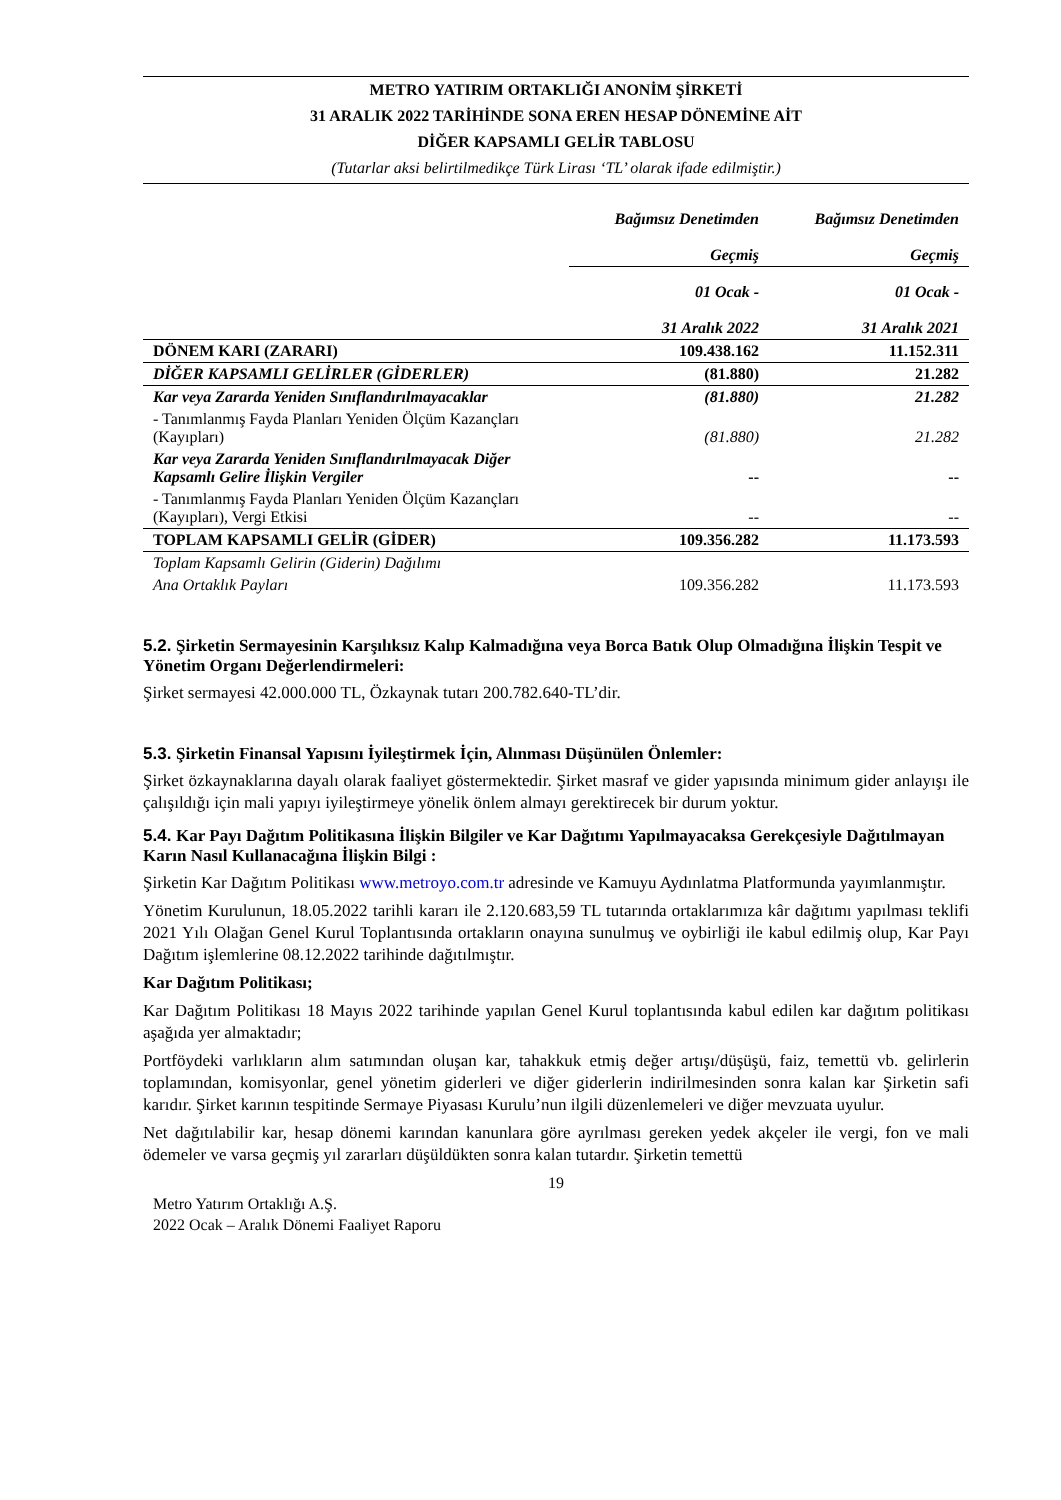METRO YATIRIM ORTAKLIĞI ANONİM ŞİRKETİ
31 ARALIK 2022 TARİHİNDE SONA EREN HESAP DÖNEMİNE AİT
DİĞER KAPSAMLI GELİR TABLOSU
(Tutarlar aksi belirtilmedikçe Türk Lirası ‘TL’ olarak ifade edilmiştir.)
| | Bağımsız Denetimden Geçmiş | Bağımsız Denetimden Geçmiş |
| | 01 Ocak - 31 Aralık 2022 | 01 Ocak - 31 Aralık 2021 |
| DÖNEM KARI (ZARARI) | 109.438.162 | 11.152.311 |
| DİĞER KAPSAMLI GELİRLER (GİDERLER) | (81.880) | 21.282 |
| Kar veya Zararda Yeniden Sınıflandırılmayacaklar | (81.880) | 21.282 |
| - Tanımlanmış Fayda Planları Yeniden Ölçüm Kazançları (Kayıpları) | (81.880) | 21.282 |
| Kar veya Zararda Yeniden Sınıflandırılmayacak Diğer Kapsamlı Gelire İlişkin Vergiler | -- | -- |
| - Tanımlanmış Fayda Planları Yeniden Ölçüm Kazançları (Kayıpları), Vergi Etkisi | -- | -- |
| TOPLAM KAPSAMLI GELİR (GİDER) | 109.356.282 | 11.173.593 |
| Toplam Kapsamlı Gelirin (Giderin) Dağılımı | | |
| Ana Ortaklık Payları | 109.356.282 | 11.173.593 |
5.2. Şirketin Sermayesinin Karşılıksız Kalıp Kalmadığına veya Borca Batık Olup Olmadığına İlişkin Tespit ve Yönetim Organı Değerlendirmeleri:
Şirket sermayesi 42.000.000 TL, Özkaynak tutarı 200.782.640-TL’dir.
5.3. Şirketin Finansal Yapısını İyileştirmek İçin, Alınması Düşünülen Önlemler:
Şirket özkaynaklarına dayalı olarak faaliyet göstermektedir. Şirket masraf ve gider yapısında minimum gider anlayışı ile çalışıldığı için mali yapıyı iyileştirmeye yönelik önlem almayı gerektirecek bir durum yoktur.
5.4. Kar Payı Dağıtım Politikasına İlişkin Bilgiler ve Kar Dağıtımı Yapılmayacaksa Gerekçesiyle Dağıtılmayan Karın Nasıl Kullanacağına İlişkin Bilgi :
Şirketin Kar Dağıtım Politikası www.metroyo.com.tr adresinde ve Kamuyu Aydınlatma Platformunda yayımlanmıştır.
Yönetim Kurulunun, 18.05.2022 tarihli kararı ile 2.120.683,59 TL tutarında ortaklarımıza kâr dağıtımı yapılması teklifi 2021 Yılı Olağan Genel Kurul Toplantısında ortakların onayına sunulmuş ve oybirliği ile kabul edilmiş olup, Kar Payı Dağıtım işlemlerine 08.12.2022 tarihinde dağıtılmıştır.
Kar Dağıtım Politikası;
Kar Dağıtım Politikası 18 Mayıs 2022 tarihinde yapılan Genel Kurul toplantısında kabul edilen kar dağıtım politikası aşağıda yer almaktadır;
Portföydeki varlıkların alım satımından oluşan kar, tahakkuk etmiş değer artışı/düşüşü, faiz, temettü vb. gelirlerin toplamından, komisyonlar, genel yönetim giderleri ve diğer giderlerin indirilmesinden sonra kalan kar Şirketin safi karıdır. Şirket karının tespitinde Sermaye Piyasası Kurulu’nun ilgili düzenlemeleri ve diğer mevzuata uyulur.
Net dağıtılabilir kar, hesap dönemi karından kanunlara göre ayrılması gereken yedek akçeler ile vergi, fon ve mali ödemeler ve varsa geçmiş yıl zararları düşüldükten sonra kalan tutardır. Şirketin temettü
19
Metro Yatırım Ortaklığı A.Ş.
2022 Ocak – Aralık Dönemi Faaliyet Raporu